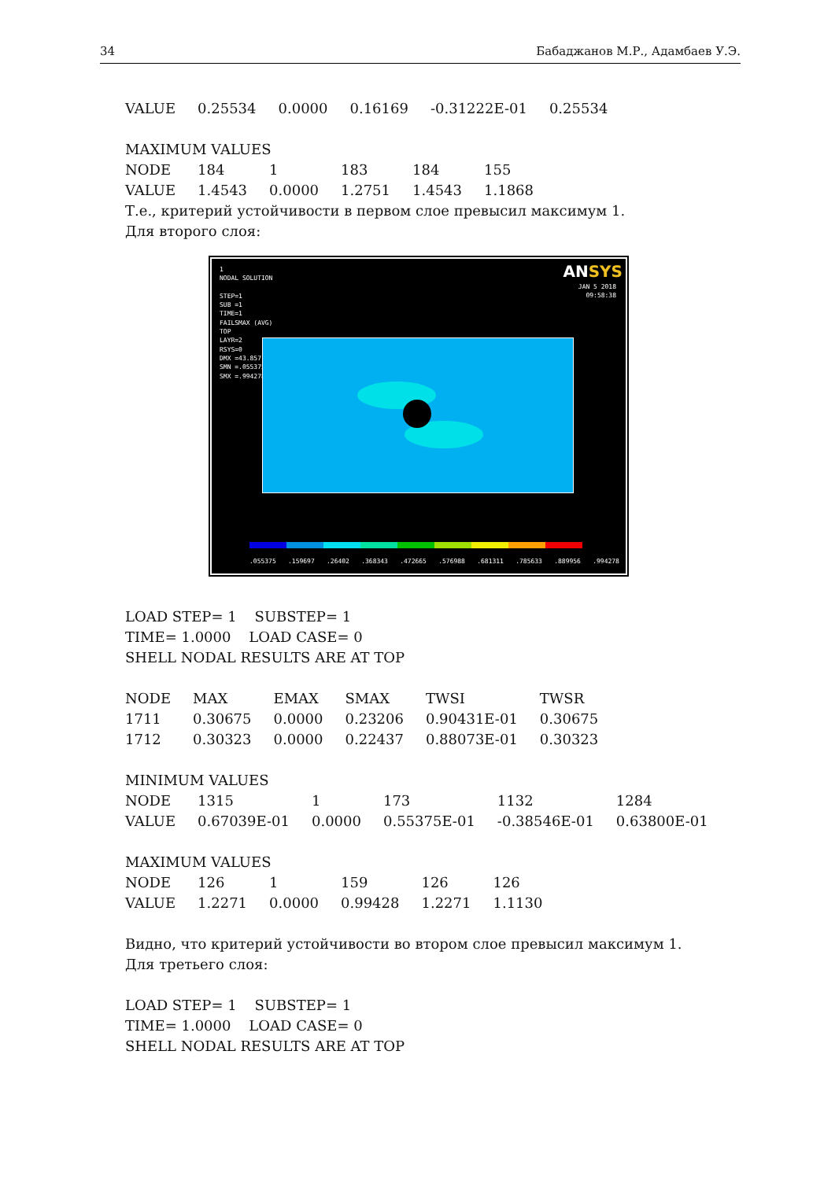34 Бабаджанов М.Р., Адамбаев У.Э.
| VALUE | 0.25534 | 0.0000 | 0.16169 | -0.31222E-01 | 0.25534 |
MAXIMUM VALUES
| NODE | 184 | 1 | 183 | 184 | 155 |
| VALUE | 1.4543 | 0.0000 | 1.2751 | 1.4543 | 1.1868 |
Т.е., критерий устойчивости в первом слое превысил максимум 1.
Для второго слоя:
1
NODAL SOLUTION
STEP=1
SUB =1
TIME=1
FAILSMAX (AVG)
TOP
LAYR=2
RSYS=0
DMX =43.857
SMN =.055375
SMX =.994278
ANSYS
JAN 5 2018
09:58:38
.055375 .159697 .26402 .368343 .472665 .576988 .681311 .785633 .889956 .994278
LOAD STEP= 1 SUBSTEP= 1
TIME= 1.0000 LOAD CASE= 0
SHELL NODAL RESULTS ARE AT TOP
| NODE | MAX | EMAX | SMAX | TWSI | TWSR |
| 1711 | 0.30675 | 0.0000 | 0.23206 | 0.90431E-01 | 0.30675 |
| 1712 | 0.30323 | 0.0000 | 0.22437 | 0.88073E-01 | 0.30323 |
MINIMUM VALUES
| NODE | 1315 | 1 | 173 | 1132 | 1284 |
| VALUE | 0.67039E-01 | 0.0000 | 0.55375E-01 | -0.38546E-01 | 0.63800E-01 |
MAXIMUM VALUES
| NODE | 126 | 1 | 159 | 126 | 126 |
| VALUE | 1.2271 | 0.0000 | 0.99428 | 1.2271 | 1.1130 |
Видно, что критерий устойчивости во втором слое превысил максимум 1.
Для третьего слоя:
LOAD STEP= 1 SUBSTEP= 1
TIME= 1.0000 LOAD CASE= 0
SHELL NODAL RESULTS ARE AT TOP